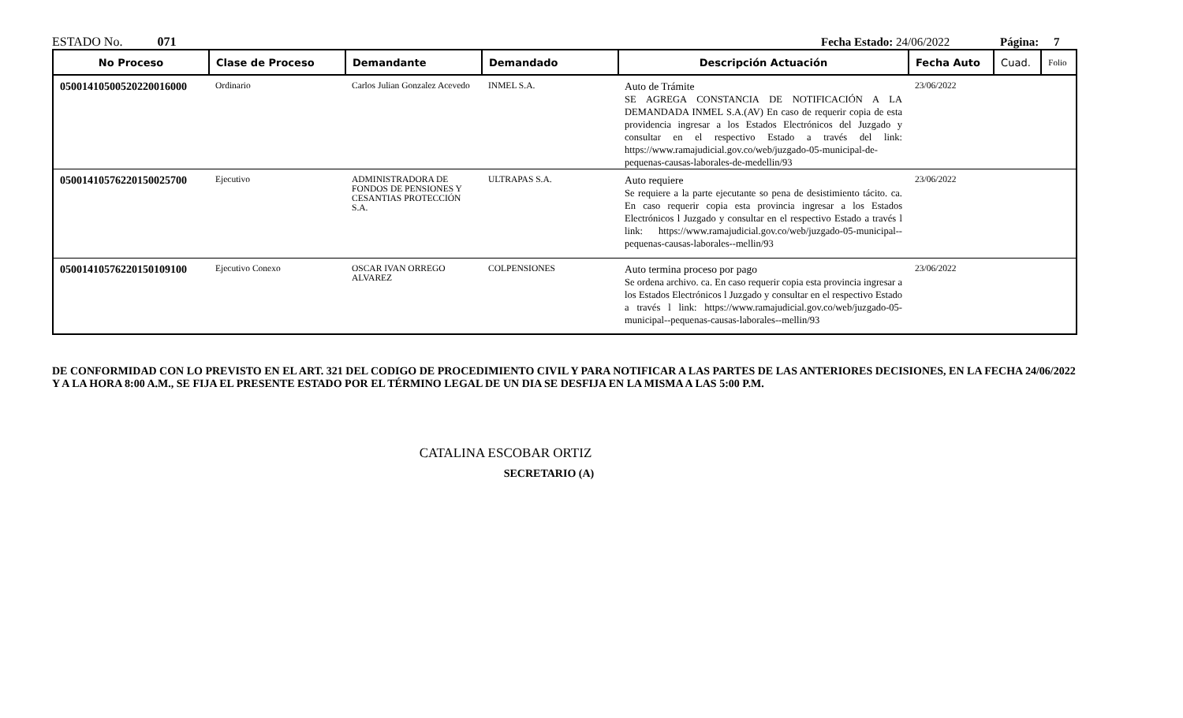ESTADO No. 071
Fecha Estado: 24/06/2022 Página: 7
| No Proceso | Clase de Proceso | Demandante | Demandado | Descripción Actuación | Fecha Auto | Cuad. | Folio |
| --- | --- | --- | --- | --- | --- | --- | --- |
| 05001410500520220016000 | Ordinario | Carlos Julian Gonzalez Acevedo | INMEL S.A. | Auto de Trámite SE AGREGA CONSTANCIA DE NOTIFICACIÓN A LA DEMANDADA INMEL S.A.(AV) En caso de requerir copia de esta providencia ingresar a los Estados Electrónicos del Juzgado y consultar en el respectivo Estado a través del link: https://www.ramajudicial.gov.co/web/juzgado-05-municipal-de-pequenas-causas-laborales-de-medellin/93 | 23/06/2022 | | |
| 05001410576220150025700 | Ejecutivo | ADMINISTRADORA DE FONDOS DE PENSIONES Y CESANTIAS PROTECCIÓN S.A. | ULTRAPAS S.A. | Auto requiere Se requiere a la parte ejecutante so pena de desistimiento tácito. ca. En caso requerir copia esta provincia ingresar a los Estados Electrónicos l Juzgado y consultar en el respectivo Estado a través l link: https://www.ramajudicial.gov.co/web/juzgado-05-municipal--pequenas-causas-laborales--mellin/93 | 23/06/2022 | | |
| 05001410576220150109100 | Ejecutivo Conexo | OSCAR IVAN ORREGO ALVAREZ | COLPENSIONES | Auto termina proceso por pago Se ordena archivo. ca. En caso requerir copia esta provincia ingresar a los Estados Electrónicos l Juzgado y consultar en el respectivo Estado a través l link: https://www.ramajudicial.gov.co/web/juzgado-05-municipal--pequenas-causas-laborales--mellin/93 | 23/06/2022 | | |
DE CONFORMIDAD CON LO PREVISTO EN EL ART. 321 DEL CODIGO DE PROCEDIMIENTO CIVIL Y PARA NOTIFICAR A LAS PARTES DE LAS ANTERIORES DECISIONES, EN LA FECHA 24/06/2022 Y A LA HORA 8:00 A.M., SE FIJA EL PRESENTE ESTADO POR EL TÉRMINO LEGAL DE UN DIA SE DESFIJA EN LA MISMA A LAS 5:00 P.M.
CATALINA ESCOBAR ORTIZ
SECRETARIO (A)